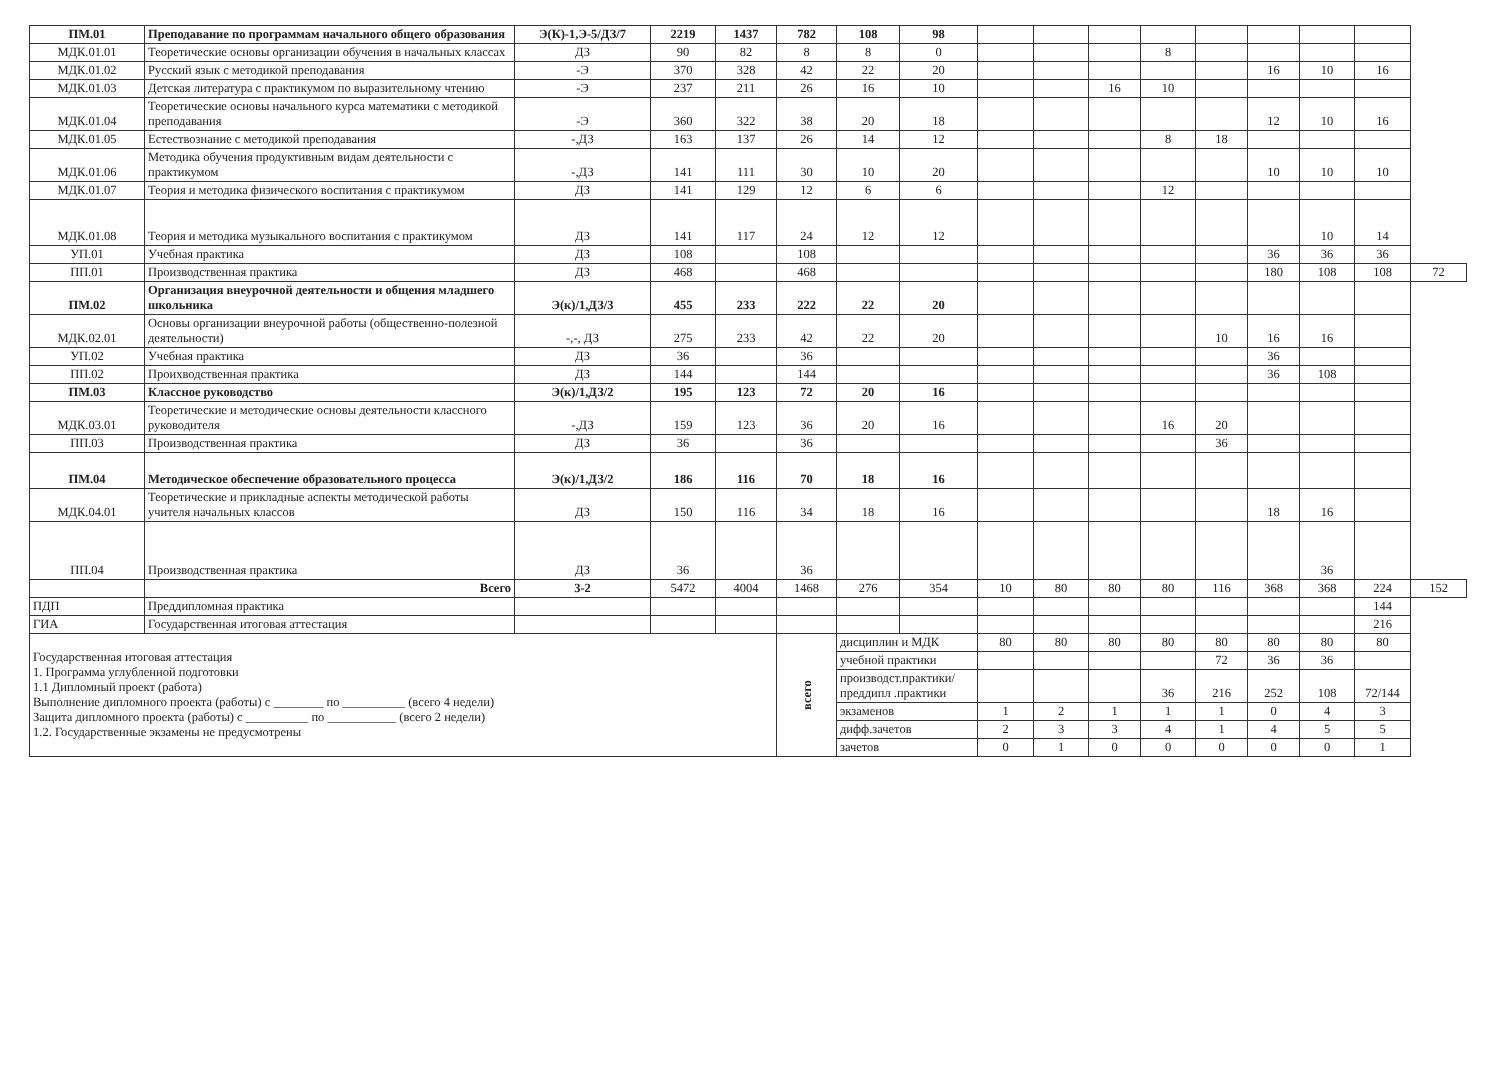| ПМ.01 | Преподавание по программам начального общего образования | Э(К)-1,Э-5/ДЗ/7 | 2219 | 1437 | 782 | 108 | 98 | | | | | | | | | |
| МДК.01.01 | Теоретические основы организации обучения в начальных классах | ДЗ | 90 | 82 | 8 | 8 | 0 | | | | 8 | | | | | |
| МДК.01.02 | Русский язык с методикой преподавания | -Э | 370 | 328 | 42 | 22 | 20 | | | | | | 16 | 10 | 16 | |
| МДК.01.03 | Детская литература с практикумом по выразительному чтению | -Э | 237 | 211 | 26 | 16 | 10 | | | 16 | 10 | | | | | |
| МДК.01.04 | Теоретические основы начального курса математики с методикой преподавания | -Э | 360 | 322 | 38 | 20 | 18 | | | | | | 12 | 10 | 16 | |
| МДК.01.05 | Естествознание с методикой преподавания | -,ДЗ | 163 | 137 | 26 | 14 | 12 | | | | 8 | 18 | | | | |
| МДК.01.06 | Методика обучения продуктивным видам деятельности с практикумом | -,ДЗ | 141 | 111 | 30 | 10 | 20 | | | | | | 10 | 10 | 10 | |
| МДК.01.07 | Теория и методика физического воспитания с практикумом | ДЗ | 141 | 129 | 12 | 6 | 6 | | | | 12 | | | | | |
| МДК.01.08 | Теория и методика музыкального воспитания с практикумом | ДЗ | 141 | 117 | 24 | 12 | 12 | | | | | | | 10 | 14 | |
| УП.01 | Учебная практика | ДЗ | 108 | | 108 | | | | | | | | 36 | 36 | 36 | |
| ПП.01 | Производственная практика | ДЗ | 468 | | 468 | | | | | | | | 180 | 108 | 108 | 72 |
| ПМ.02 | Организация внеурочной деятельности и общения младшего школьника | Э(к)/1,ДЗ/3 | 455 | 233 | 222 | 22 | 20 | | | | | | | | | |
| МДК.02.01 | Основы организации внеурочной работы (общественно-полезной деятельности) | -,-, ДЗ | 275 | 233 | 42 | 22 | 20 | | | | | 10 | 16 | 16 | | |
| УП.02 | Учебная практика | ДЗ | 36 | | 36 | | | | | | | | 36 | | | |
| ПП.02 | Проихводственная практика | ДЗ | 144 | | 144 | | | | | | | | 36 | 108 | | |
| ПМ.03 | Классное руководство | Э(к)/1,ДЗ/2 | 195 | 123 | 72 | 20 | 16 | | | | | | | | | |
| МДК.03.01 | Теоретические и методические основы деятельности классного руководителя | -,ДЗ | 159 | 123 | 36 | 20 | 16 | | | | 16 | 20 | | | | |
| ПП.03 | Производственная практика | ДЗ | 36 | | 36 | | | | | | | 36 | | | | |
| ПМ.04 | Методическое обеспечение образовательного процесса | Э(к)/1,ДЗ/2 | 186 | 116 | 70 | 18 | 16 | | | | | | | | | |
| МДК.04.01 | Теоретические и прикладные аспекты методической работы учителя начальных классов | ДЗ | 150 | 116 | 34 | 18 | 16 | | | | | | 18 | 16 | | |
| ПП.04 | Производственная практика | ДЗ | 36 | | 36 | | | | | | | | | 36 | | |
| | Всего | 3-2 | 5472 | 4004 | 1468 | 276 | 354 | 10 | 80 | 80 | 80 | 116 | 368 | 368 | 224 | 152 |
| ПДП | Преддипломная практика | | | | | | | | | | | | | | 144 | |
| ГИА | Государственная итоговая аттестация | | | | | | | | | | | | | | 216 | |
| Государственная итоговая аттестация 1. Программа углубленной подготовки 1.1 Дипломный проект (работа) Выполнение дипломного проекта (работы) с ________ по __________ (всего 4 недели) Защита дипломного проекта (работы) с __________ по ___________ (всего 2 недели) 1.2. Государственные экзамены не предусмотрены | | | | | всего | дисциплин и МДК | | 80 | 80 | 80 | 80 | 80 | 80 | 80 | 80 | |
| | | | | | | учебной практики | | | | | | 72 | 36 | 36 | | |
| | | | | | | производст.практики/преддипл .практики | | | | | 36 | 216 | 252 | 108 | 72/144 | |
| | | | | | | экзаменов | | 1 | 2 | 1 | 1 | 1 | 0 | 4 | 3 | |
| | | | | | | дифф.зачетов | | 2 | 3 | 3 | 4 | 1 | 4 | 5 | 5 | |
| | | | | | | зачетов | | 0 | 1 | 0 | 0 | 0 | 0 | 0 | 1 | |